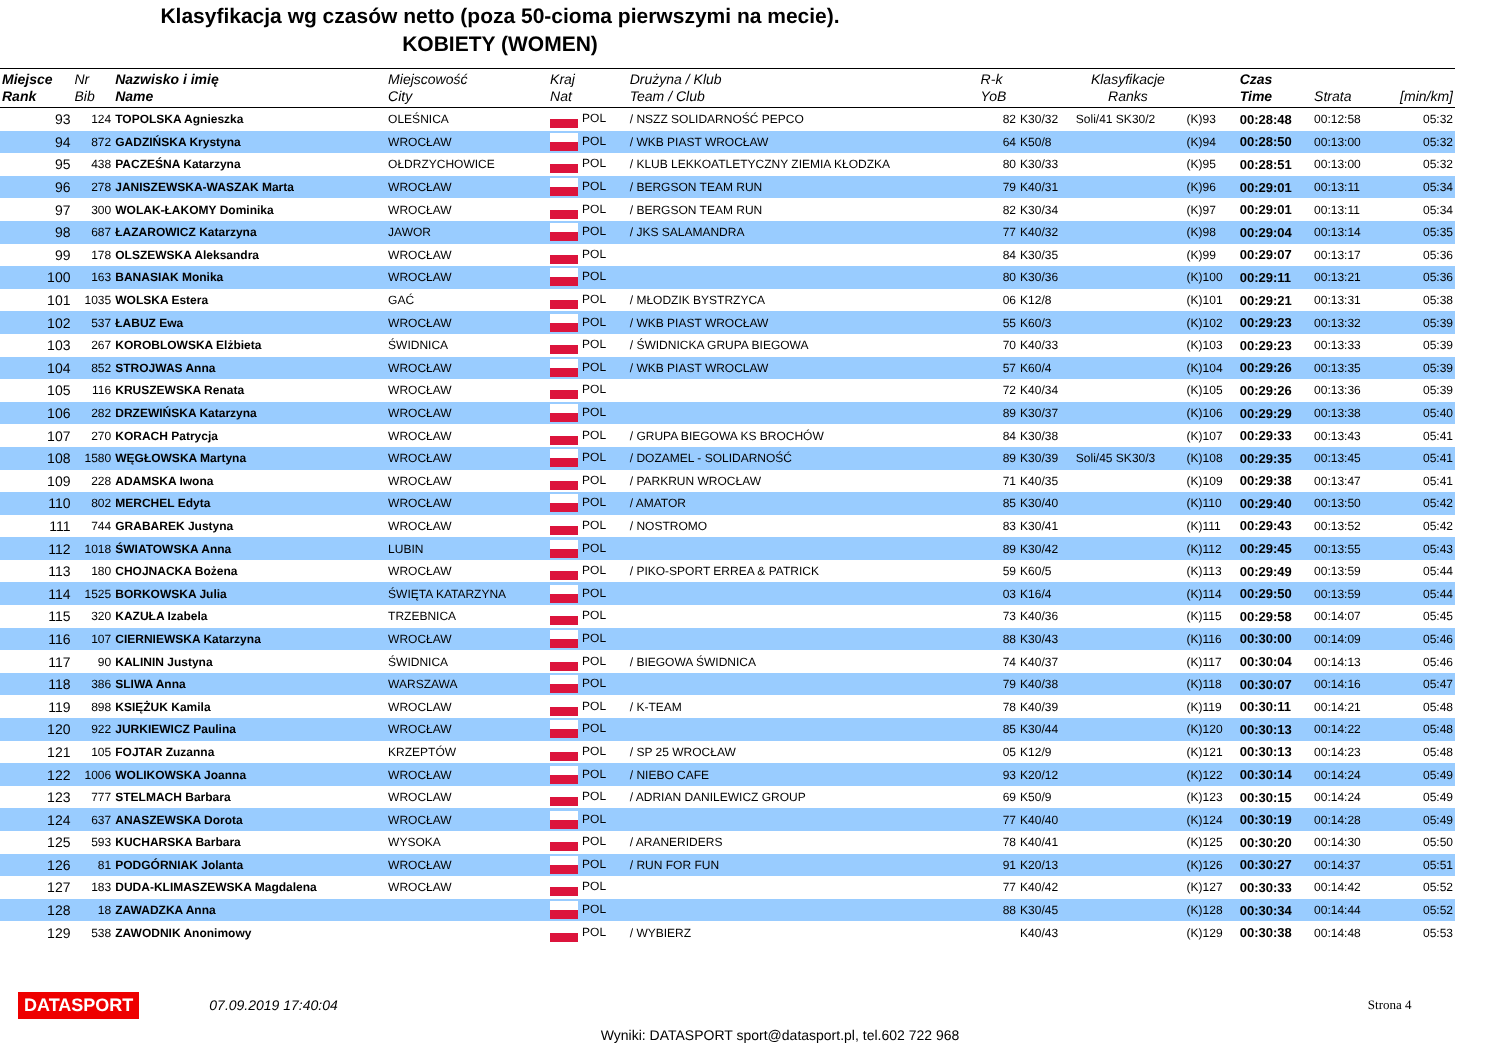Klasyfikacja wg czasów netto (poza 50-cioma pierwszymi na mecie).
KOBIETY (WOMEN)
| Miejsce Rank | Nr Bib | Nazwisko i imię Name | Miejscowość City | Kraj Nat | Drużyna / Klub Team / Club | R-k YoB | Klasyfikacje Ranks | | | Czas Time | Strata | [min/km] |
| --- | --- | --- | --- | --- | --- | --- | --- | --- | --- | --- | --- | --- |
| 93 | 124 | TOPOLSKA Agnieszka | OLEŚNICA | POL | / NSZZ SOLIDARNOŚĆ PEPCO | 82 | K30/32 | Soli/41 SK30/2 | (K)93 | 00:28:48 | 00:12:58 | 05:32 |
| 94 | 872 | GADZIŃSKA Krystyna | WROCŁAW | POL | / WKB PIAST WROCŁAW | 64 | K50/8 | | (K)94 | 00:28:50 | 00:13:00 | 05:32 |
| 95 | 438 | PACZEŚNA Katarzyna | OŁDRZYCHOWICE | POL | / KLUB LEKKOATLETYCZNY ZIEMIA KŁODZKA | 80 | K30/33 | | (K)95 | 00:28:51 | 00:13:00 | 05:32 |
| 96 | 278 | JANISZEWSKA-WASZAK Marta | WROCŁAW | POL | / BERGSON TEAM RUN | 79 | K40/31 | | (K)96 | 00:29:01 | 00:13:11 | 05:34 |
| 97 | 300 | WOLAK-ŁAKOMY Dominika | WROCŁAW | POL | / BERGSON TEAM RUN | 82 | K30/34 | | (K)97 | 00:29:01 | 00:13:11 | 05:34 |
| 98 | 687 | ŁAZAROWICZ Katarzyna | JAWOR | POL | / JKS SALAMANDRA | 77 | K40/32 | | (K)98 | 00:29:04 | 00:13:14 | 05:35 |
| 99 | 178 | OLSZEWSKA Aleksandra | WROCŁAW | POL | | 84 | K30/35 | | (K)99 | 00:29:07 | 00:13:17 | 05:36 |
| 100 | 163 | BANASIAK Monika | WROCŁAW | POL | | 80 | K30/36 | | (K)100 | 00:29:11 | 00:13:21 | 05:36 |
| 101 | 1035 | WOLSKA Estera | GAĆ | POL | / MŁODZIK BYSTRZYCA | 06 | K12/8 | | (K)101 | 00:29:21 | 00:13:31 | 05:38 |
| 102 | 537 | ŁABUZ Ewa | WROCŁAW | POL | / WKB PIAST WROCŁAW | 55 | K60/3 | | (K)102 | 00:29:23 | 00:13:32 | 05:39 |
| 103 | 267 | KOROBLOWSKA Elżbieta | ŚWIDNICA | POL | / ŚWIDNICKA GRUPA BIEGOWA | 70 | K40/33 | | (K)103 | 00:29:23 | 00:13:33 | 05:39 |
| 104 | 852 | STROJWAS Anna | WROCŁAW | POL | / WKB PIAST WROCLAW | 57 | K60/4 | | (K)104 | 00:29:26 | 00:13:35 | 05:39 |
| 105 | 116 | KRUSZEWSKA Renata | WROCŁAW | POL | | 72 | K40/34 | | (K)105 | 00:29:26 | 00:13:36 | 05:39 |
| 106 | 282 | DRZEWIŃSKA Katarzyna | WROCŁAW | POL | | 89 | K30/37 | | (K)106 | 00:29:29 | 00:13:38 | 05:40 |
| 107 | 270 | KORACH Patrycja | WROCŁAW | POL | / GRUPA BIEGOWA KS BROCHÓW | 84 | K30/38 | | (K)107 | 00:29:33 | 00:13:43 | 05:41 |
| 108 | 1580 | WĘGŁOWSKA Martyna | WROCŁAW | POL | / DOZAMEL - SOLIDARNOŚĆ | 89 | K30/39 | Soli/45 SK30/3 | (K)108 | 00:29:35 | 00:13:45 | 05:41 |
| 109 | 228 | ADAMSKA Iwona | WROCŁAW | POL | / PARKRUN WROCŁAW | 71 | K40/35 | | (K)109 | 00:29:38 | 00:13:47 | 05:41 |
| 110 | 802 | MERCHEL Edyta | WROCŁAW | POL | / AMATOR | 85 | K30/40 | | (K)110 | 00:29:40 | 00:13:50 | 05:42 |
| 111 | 744 | GRABAREK Justyna | WROCŁAW | POL | / NOSTROMO | 83 | K30/41 | | (K)111 | 00:29:43 | 00:13:52 | 05:42 |
| 112 | 1018 | ŚWIATOWSKA Anna | LUBIN | POL | | 89 | K30/42 | | (K)112 | 00:29:45 | 00:13:55 | 05:43 |
| 113 | 180 | CHOJNACKA Bożena | WROCŁAW | POL | / PIKO-SPORT ERREA & PATRICK | 59 | K60/5 | | (K)113 | 00:29:49 | 00:13:59 | 05:44 |
| 114 | 1525 | BORKOWSKA Julia | ŚWIĘTA KATARZYNA | POL | | 03 | K16/4 | | (K)114 | 00:29:50 | 00:13:59 | 05:44 |
| 115 | 320 | KAZUŁA Izabela | TRZEBNICA | POL | | 73 | K40/36 | | (K)115 | 00:29:58 | 00:14:07 | 05:45 |
| 116 | 107 | CIERNIEWSKA Katarzyna | WROCŁAW | POL | | 88 | K30/43 | | (K)116 | 00:30:00 | 00:14:09 | 05:46 |
| 117 | 90 | KALININ Justyna | ŚWIDNICA | POL | / BIEGOWA ŚWIDNICA | 74 | K40/37 | | (K)117 | 00:30:04 | 00:14:13 | 05:46 |
| 118 | 386 | SLIWA Anna | WARSZAWA | POL | | 79 | K40/38 | | (K)118 | 00:30:07 | 00:14:16 | 05:47 |
| 119 | 898 | KSIĘŻUK Kamila | WROCLAW | POL | / K-TEAM | 78 | K40/39 | | (K)119 | 00:30:11 | 00:14:21 | 05:48 |
| 120 | 922 | JURKIEWICZ Paulina | WROCŁAW | POL | | 85 | K30/44 | | (K)120 | 00:30:13 | 00:14:22 | 05:48 |
| 121 | 105 | FOJTAR Zuzanna | KRZEPTÓW | POL | / SP 25 WROCŁAW | 05 | K12/9 | | (K)121 | 00:30:13 | 00:14:23 | 05:48 |
| 122 | 1006 | WOLIKOWSKA Joanna | WROCŁAW | POL | / NIEBO CAFE | 93 | K20/12 | | (K)122 | 00:30:14 | 00:14:24 | 05:49 |
| 123 | 777 | STELMACH Barbara | WROCLAW | POL | / ADRIAN DANILEWICZ GROUP | 69 | K50/9 | | (K)123 | 00:30:15 | 00:14:24 | 05:49 |
| 124 | 637 | ANASZEWSKA Dorota | WROCŁAW | POL | | 77 | K40/40 | | (K)124 | 00:30:19 | 00:14:28 | 05:49 |
| 125 | 593 | KUCHARSKA Barbara | WYSOKA | POL | / ARANERIDERS | 78 | K40/41 | | (K)125 | 00:30:20 | 00:14:30 | 05:50 |
| 126 | 81 | PODGÓRNIAK Jolanta | WROCŁAW | POL | / RUN FOR FUN | 91 | K20/13 | | (K)126 | 00:30:27 | 00:14:37 | 05:51 |
| 127 | 183 | DUDA-KLIMASZEWSKA Magdalena | WROCŁAW | POL | | 77 | K40/42 | | (K)127 | 00:30:33 | 00:14:42 | 05:52 |
| 128 | 18 | ZAWADZKA Anna | | POL | | 88 | K30/45 | | (K)128 | 00:30:34 | 00:14:44 | 05:52 |
| 129 | 538 | ZAWODNIK Anonimowy | | POL | / WYBIERZ | | K40/43 | | (K)129 | 00:30:38 | 00:14:48 | 05:53 |
DATASPORT 07.09.2019 17:40:04 Strona 4
Wyniki: DATASPORT sport@datasport.pl, tel.602 722 968